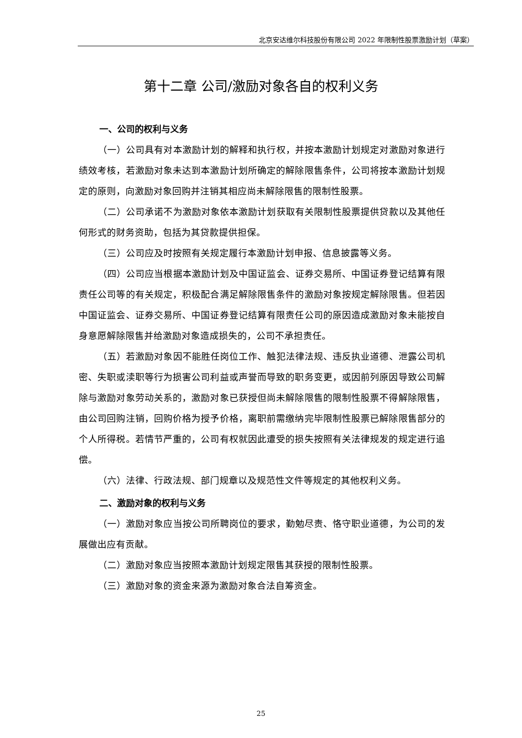北京安达维尔科技股份有限公司 2022 年限制性股票激励计划（草案）
第十二章 公司/激励对象各自的权利义务
一、公司的权利与义务
（一）公司具有对本激励计划的解释和执行权，并按本激励计划规定对激励对象进行绩效考核，若激励对象未达到本激励计划所确定的解除限售条件，公司将按本激励计划规定的原则，向激励对象回购并注销其相应尚未解除限售的限制性股票。
（二）公司承诺不为激励对象依本激励计划获取有关限制性股票提供贷款以及其他任何形式的财务资助，包括为其贷款提供担保。
（三）公司应及时按照有关规定履行本激励计划申报、信息披露等义务。
（四）公司应当根据本激励计划及中国证监会、证券交易所、中国证券登记结算有限责任公司等的有关规定，积极配合满足解除限售条件的激励对象按规定解除限售。但若因中国证监会、证券交易所、中国证券登记结算有限责任公司的原因造成激励对象未能按自身意愿解除限售并给激励对象造成损失的，公司不承担责任。
（五）若激励对象因不能胜任岗位工作、触犯法律法规、违反执业道德、泄露公司机密、失职或渎职等行为损害公司利益或声誉而导致的职务变更，或因前列原因导致公司解除与激励对象劳动关系的，激励对象已获授但尚未解除限售的限制性股票不得解除限售，由公司回购注销，回购价格为授予价格，离职前需缴纳完毕限制性股票已解除限售部分的个人所得税。若情节严重的，公司有权就因此遭受的损失按照有关法律规发的规定进行追偿。
（六）法律、行政法规、部门规章以及规范性文件等规定的其他权利义务。
二、激励对象的权利与义务
（一）激励对象应当按公司所聘岗位的要求，勤勉尽责、恪守职业道德，为公司的发展做出应有贡献。
（二）激励对象应当按照本激励计划规定限售其获授的限制性股票。
（三）激励对象的资金来源为激励对象合法自筹资金。
25